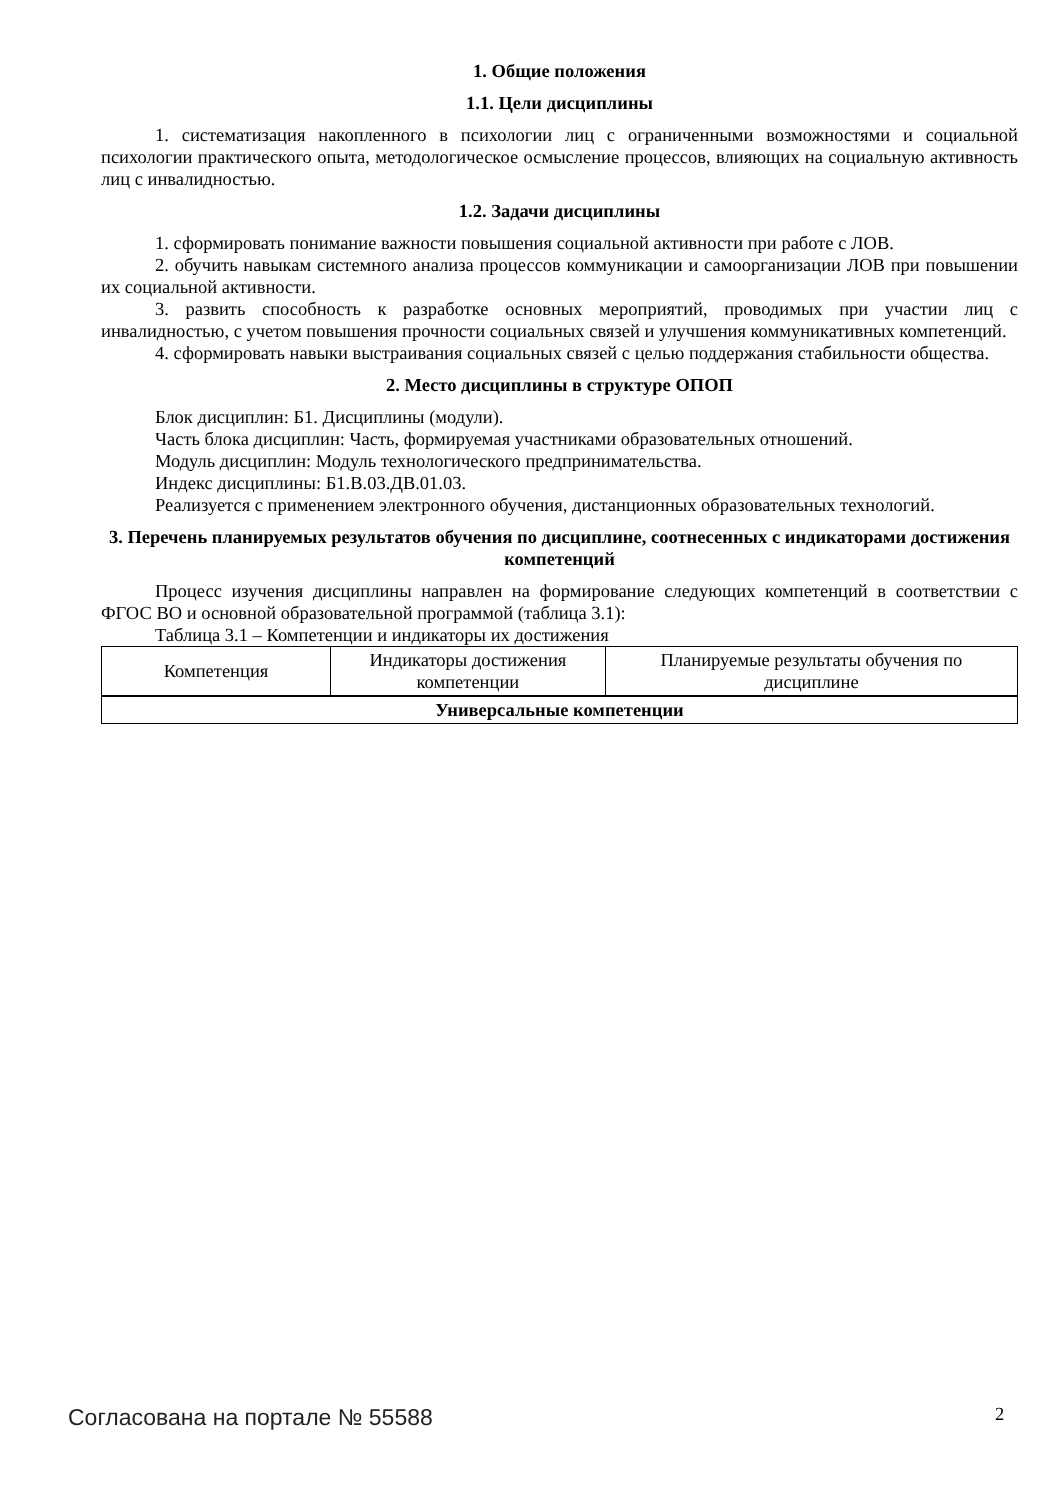1. Общие положения
1.1. Цели дисциплины
1. систематизация накопленного в психологии лиц с ограниченными возможностями и социальной психологии практического опыта, методологическое осмысление процессов, влияющих на социальную активность лиц с инвалидностью.
1.2. Задачи дисциплины
1. сформировать понимание важности повышения социальной активности при работе с ЛОВ.
2. обучить навыкам системного анализа процессов коммуникации и самоорганизации ЛОВ при повышении их социальной активности.
3. развить способность к разработке основных мероприятий, проводимых при участии лиц с инвалидностью, с учетом повышения прочности социальных связей и улучшения коммуникативных компетенций.
4. сформировать навыки выстраивания социальных связей с целью поддержания стабильности общества.
2. Место дисциплины в структуре ОПОП
Блок дисциплин: Б1. Дисциплины (модули).
Часть блока дисциплин: Часть, формируемая участниками образовательных отношений.
Модуль дисциплин: Модуль технологического предпринимательства.
Индекс дисциплины: Б1.В.03.ДВ.01.03.
Реализуется с применением электронного обучения, дистанционных образовательных технологий.
3. Перечень планируемых результатов обучения по дисциплине, соотнесенных с индикаторами достижения компетенций
Процесс изучения дисциплины направлен на формирование следующих компетенций в соответствии с ФГОС ВО и основной образовательной программой (таблица 3.1):
Таблица 3.1 – Компетенции и индикаторы их достижения
| Компетенция | Индикаторы достижения компетенции | Планируемые результаты обучения по дисциплине |
| --- | --- | --- |
| Универсальные компетенции | | |
Согласована на портале № 55588 2